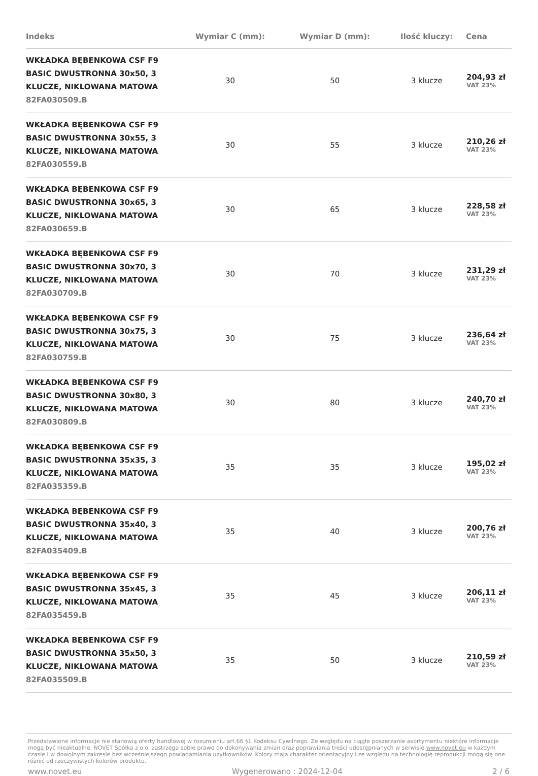| Indeks | Wymiar C (mm): | Wymiar D (mm): | Ilość kluczy: | Cena |
| --- | --- | --- | --- | --- |
| WKŁADKA BĘBENKOWA CSF F9 BASIC DWUSTRONNA 30x50, 3 KLUCZE, NIKLOWANA MATOWA 82FA030509.B | 30 | 50 | 3 klucze | 204,93 zł VAT 23% |
| WKŁADKA BĘBENKOWA CSF F9 BASIC DWUSTRONNA 30x55, 3 KLUCZE, NIKLOWANA MATOWA 82FA030559.B | 30 | 55 | 3 klucze | 210,26 zł VAT 23% |
| WKŁADKA BĘBENKOWA CSF F9 BASIC DWUSTRONNA 30x65, 3 KLUCZE, NIKLOWANA MATOWA 82FA030659.B | 30 | 65 | 3 klucze | 228,58 zł VAT 23% |
| WKŁADKA BĘBENKOWA CSF F9 BASIC DWUSTRONNA 30x70, 3 KLUCZE, NIKLOWANA MATOWA 82FA030709.B | 30 | 70 | 3 klucze | 231,29 zł VAT 23% |
| WKŁADKA BĘBENKOWA CSF F9 BASIC DWUSTRONNA 30x75, 3 KLUCZE, NIKLOWANA MATOWA 82FA030759.B | 30 | 75 | 3 klucze | 236,64 zł VAT 23% |
| WKŁADKA BĘBENKOWA CSF F9 BASIC DWUSTRONNA 30x80, 3 KLUCZE, NIKLOWANA MATOWA 82FA030809.B | 30 | 80 | 3 klucze | 240,70 zł VAT 23% |
| WKŁADKA BĘBENKOWA CSF F9 BASIC DWUSTRONNA 35x35, 3 KLUCZE, NIKLOWANA MATOWA 82FA035359.B | 35 | 35 | 3 klucze | 195,02 zł VAT 23% |
| WKŁADKA BĘBENKOWA CSF F9 BASIC DWUSTRONNA 35x40, 3 KLUCZE, NIKLOWANA MATOWA 82FA035409.B | 35 | 40 | 3 klucze | 200,76 zł VAT 23% |
| WKŁADKA BĘBENKOWA CSF F9 BASIC DWUSTRONNA 35x45, 3 KLUCZE, NIKLOWANA MATOWA 82FA035459.B | 35 | 45 | 3 klucze | 206,11 zł VAT 23% |
| WKŁADKA BĘBENKOWA CSF F9 BASIC DWUSTRONNA 35x50, 3 KLUCZE, NIKLOWANA MATOWA 82FA035509.B | 35 | 50 | 3 klucze | 210,59 zł VAT 23% |
Przedstawione informacje nie stanowią oferty handlowej w rozumieniu art.66 §1 Kodeksu Cywilnego. Ze względu na ciągłe poszerzanie asortymentu niektóre informacje mogą być nieaktualne. NOVET Spółka z o.o. zastrzega sobie prawo do dokonywania zmian oraz poprawiania treści udostępnianych w serwisie www.novet.eu w każdym czasie i w dowolnym zakresie bez wcześniejszego powiadamiania użytkowników. Kolory mają charakter orientacyjny i ze względu na technologię reprodukcji mogą się one różnić od rzeczywistych kolorów produktu.
www.novet.eu Wygenerowano : 2024-12-04 2 / 6